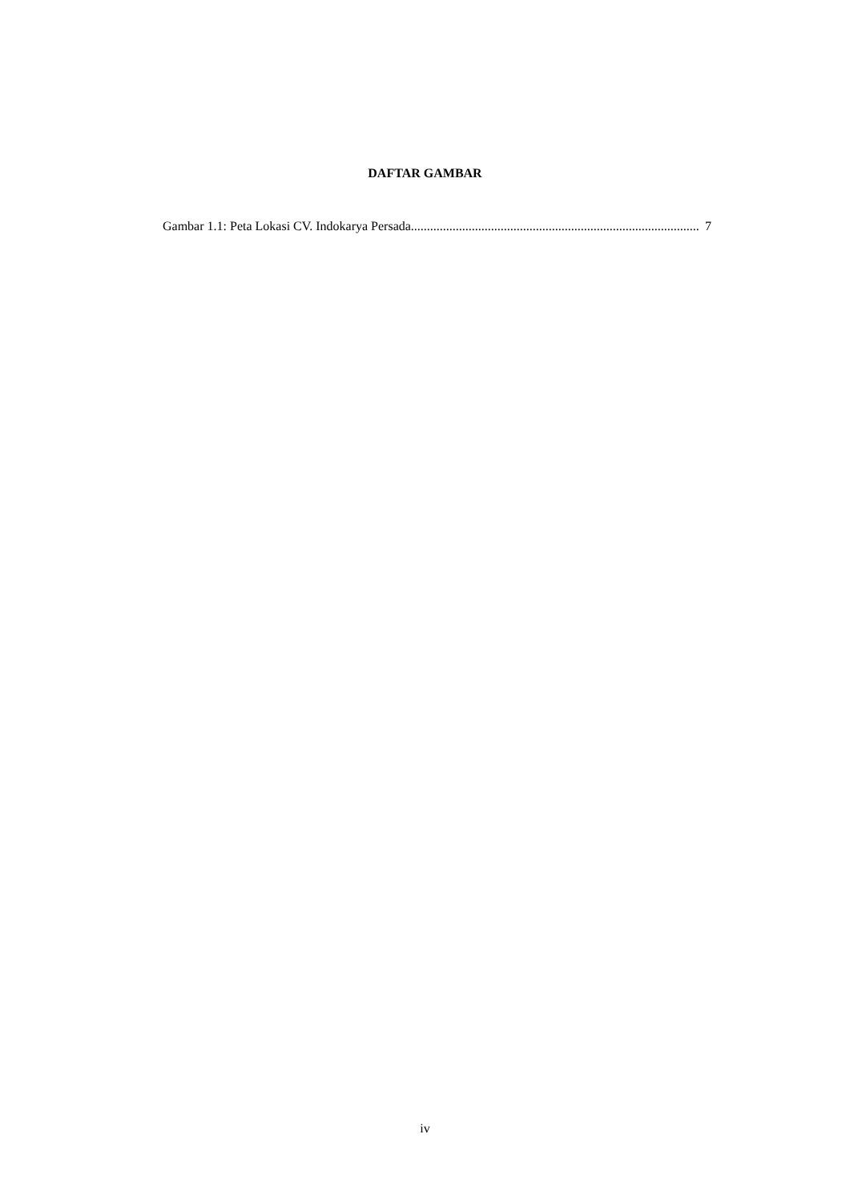DAFTAR GAMBAR
Gambar 1.1: Peta Lokasi CV. Indokarya Persada.......................................................................................... 7
iv